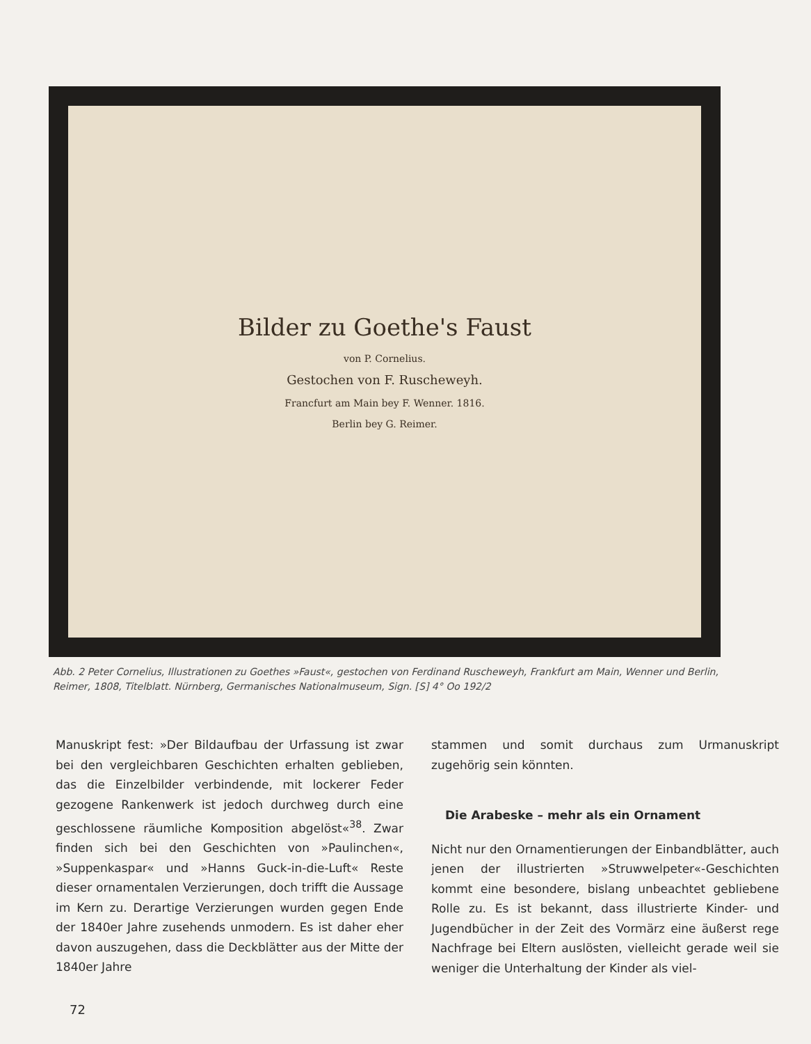Bilder zu Goethe's Faust
von P. Cornelius.
Gestochen von F. Ruscheweyh.
Francfurt am Main bey F. Wenner. 1816.
Berlin bey G. Reimer.
Abb. 2 Peter Cornelius, Illustrationen zu Goethes »Faust«, gestochen von Ferdinand Ruscheweyh, Frankfurt am Main, Wenner und Berlin, Reimer, 1808, Titelblatt. Nürnberg, Germanisches Nationalmuseum, Sign. [S] 4° Oo 192/2
Manuskript fest: »Der Bildaufbau der Urfassung ist zwar bei den vergleichbaren Geschichten erhalten geblieben, das die Einzelbilder verbindende, mit lockerer Feder gezogene Rankenwerk ist jedoch durchweg durch eine geschlossene räumliche Komposition abgelöst«<sup>38</sup>. Zwar finden sich bei den Geschichten von »Paulinchen«, »Suppenkaspar« und »Hanns Guck-in-die-Luft« Reste dieser ornamentalen Verzierungen, doch trifft die Aussage im Kern zu. Derartige Verzierungen wurden gegen Ende der 1840er Jahre zusehends unmodern. Es ist daher eher davon auszugehen, dass die Deckblätter aus der Mitte der 1840er Jahre
stammen und somit durchaus zum Urmanuskript zugehörig sein könnten.
Die Arabeske – mehr als ein Ornament
Nicht nur den Ornamentierungen der Einbandblätter, auch jenen der illustrierten »Struwwelpeter«-Geschichten kommt eine besondere, bislang unbeachtet gebliebene Rolle zu. Es ist bekannt, dass illustrierte Kinder- und Jugendbücher in der Zeit des Vormärz eine äußerst rege Nachfrage bei Eltern auslösten, vielleicht gerade weil sie weniger die Unterhaltung der Kinder als viel-
72